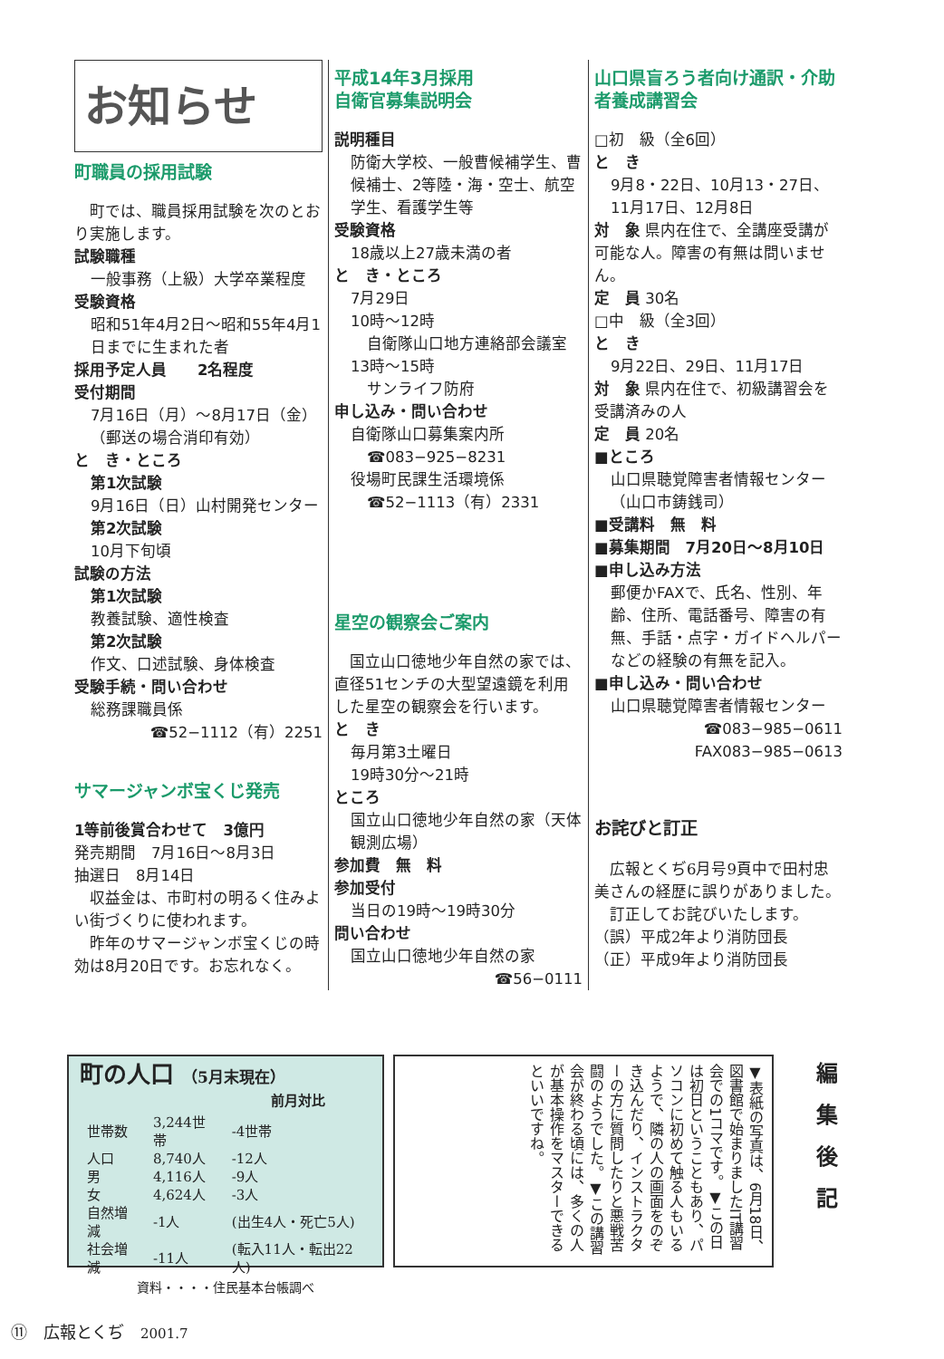お知らせ
町職員の採用試験
　町では、職員採用試験を次のとおり実施します。
試験職種
一般事務（上級）大学卒業程度
受験資格
昭和51年4月2日～昭和55年4月1日までに生まれた者
採用予定人員　　2名程度
受付期間
7月16日（月）～8月17日（金）（郵送の場合消印有効）
と　き・ところ
第1次試験
9月16日（日）山村開発センター
第2次試験
10月下旬頃
試験の方法
第1次試験
教養試験、適性検査
第2次試験
作文、口述試験、身体検査
受験手続・問い合わせ
総務課職員係
☎52−1112（有）2251
サマージャンボ宝くじ発売
1等前後賞合わせて　3億円
発売期間　7月16日～8月3日
抽選日　8月14日
　収益金は、市町村の明るく住みよい街づくりに使われます。
　昨年のサマージャンボ宝くじの時効は8月20日です。お忘れなく。
平成14年3月採用
自衛官募集説明会
説明種目
防衛大学校、一般曹候補学生、曹候補士、2等陸・海・空士、航空学生、看護学生等
受験資格
18歳以上27歳未満の者
と　き・ところ
7月29日
10時～12時
自衛隊山口地方連絡部会議室
13時～15時
サンライフ防府
申し込み・問い合わせ
自衛隊山口募集案内所
☎083−925−8231
役場町民課生活環境係
☎52−1113（有）2331
星空の観察会ご案内
　国立山口徳地少年自然の家では、直径51センチの大型望遠鏡を利用した星空の観察会を行います。
と　き
毎月第3土曜日
19時30分～21時
ところ
国立山口徳地少年自然の家（天体観測広場）
参加費　無　料
参加受付
当日の19時～19時30分
問い合わせ
国立山口徳地少年自然の家
☎56−0111
山口県盲ろう者向け通訳・介助者養成講習会
□初　級（全6回）
と　き
9月8・22日、10月13・27日、11月17日、12月8日
対　象 県内在住で、全講座受講が可能な人。障害の有無は問いません。
定　員 30名
□中　級（全3回）
と　き
9月22日、29日、11月17日
対　象 県内在住で、初級講習会を受講済みの人
定　員 20名
■ところ
山口県聴覚障害者情報センター（山口市鋳銭司）
■受講料　無　料
■募集期間　7月20日～8月10日
■申し込み方法
郵便かFAXで、氏名、性別、年齢、住所、電話番号、障害の有無、手話・点字・ガイドヘルパーなどの経験の有無を記入。
■申し込み・問い合わせ
山口県聴覚障害者情報センター
☎083−985−0611
FAX083−985−0613
お詫びと訂正
　広報とくぢ6月号9頁中で田村忠美さんの経歴に誤りがありました。
　訂正してお詫びいたします。
（誤）平成2年より消防団長
（正）平成9年より消防団長
町の人口 （5月末現在）
| | | 前月対比 |
| --- | --- | --- |
| 世帯数 | 3,244世帯 | -4世帯 |
| 人口 | 8,740人 | -12人 |
| 男 | 4,116人 | -9人 |
| 女 | 4,624人 | -3人 |
| 自然増減 | -1人 | (出生4人・死亡5人) |
| 社会増減 | -11人 | (転入11人・転出22人) |
資料・・・・住民基本台帳調べ
▼表紙の写真は、6月18日、図書館で始まりましたIT講習会での1コマです。▼この日は初日ということもあり、パソコンに初めて触る人もいるようで、隣の人の画面をのぞき込んだり、インストラクターの方に質問したりと悪戦苦闘のようでした。▼この講習会が終わる頃には、多くの人が基本操作をマスターできるといいですね。
編集後記
⑪　広報とくぢ　2001.7